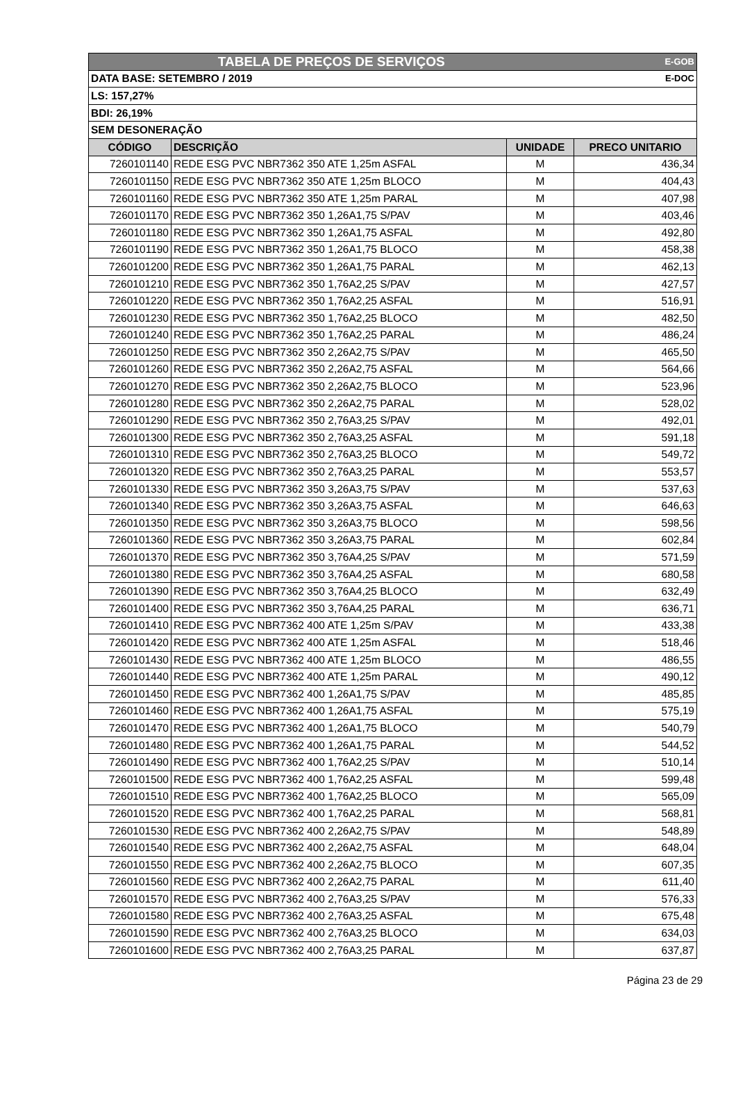| TABELA DE PREÇOS DE SERVIÇOS | | | E-GOB |
| DATA BASE: SETEMBRO / 2019 | | | E-DOC |
| LS: 157,27% | | | |
| BDI: 26,19% | | | |
| SEM DESONERAÇÃO | | | |
| CÓDIGO | DESCRIÇÃO | UNIDADE | PRECO UNITARIO |
| 7260101140 | REDE ESG PVC NBR7362 350 ATE 1,25m ASFAL | M | 436,34 |
| 7260101150 | REDE ESG PVC NBR7362 350 ATE 1,25m BLOCO | M | 404,43 |
| 7260101160 | REDE ESG PVC NBR7362 350 ATE 1,25m PARAL | M | 407,98 |
| 7260101170 | REDE ESG PVC NBR7362 350 1,26A1,75 S/PAV | M | 403,46 |
| 7260101180 | REDE ESG PVC NBR7362 350 1,26A1,75 ASFAL | M | 492,80 |
| 7260101190 | REDE ESG PVC NBR7362 350 1,26A1,75 BLOCO | M | 458,38 |
| 7260101200 | REDE ESG PVC NBR7362 350 1,26A1,75 PARAL | M | 462,13 |
| 7260101210 | REDE ESG PVC NBR7362 350 1,76A2,25 S/PAV | M | 427,57 |
| 7260101220 | REDE ESG PVC NBR7362 350 1,76A2,25 ASFAL | M | 516,91 |
| 7260101230 | REDE ESG PVC NBR7362 350 1,76A2,25 BLOCO | M | 482,50 |
| 7260101240 | REDE ESG PVC NBR7362 350 1,76A2,25 PARAL | M | 486,24 |
| 7260101250 | REDE ESG PVC NBR7362 350 2,26A2,75 S/PAV | M | 465,50 |
| 7260101260 | REDE ESG PVC NBR7362 350 2,26A2,75 ASFAL | M | 564,66 |
| 7260101270 | REDE ESG PVC NBR7362 350 2,26A2,75 BLOCO | M | 523,96 |
| 7260101280 | REDE ESG PVC NBR7362 350 2,26A2,75 PARAL | M | 528,02 |
| 7260101290 | REDE ESG PVC NBR7362 350 2,76A3,25 S/PAV | M | 492,01 |
| 7260101300 | REDE ESG PVC NBR7362 350 2,76A3,25 ASFAL | M | 591,18 |
| 7260101310 | REDE ESG PVC NBR7362 350 2,76A3,25 BLOCO | M | 549,72 |
| 7260101320 | REDE ESG PVC NBR7362 350 2,76A3,25 PARAL | M | 553,57 |
| 7260101330 | REDE ESG PVC NBR7362 350 3,26A3,75 S/PAV | M | 537,63 |
| 7260101340 | REDE ESG PVC NBR7362 350 3,26A3,75 ASFAL | M | 646,63 |
| 7260101350 | REDE ESG PVC NBR7362 350 3,26A3,75 BLOCO | M | 598,56 |
| 7260101360 | REDE ESG PVC NBR7362 350 3,26A3,75 PARAL | M | 602,84 |
| 7260101370 | REDE ESG PVC NBR7362 350 3,76A4,25 S/PAV | M | 571,59 |
| 7260101380 | REDE ESG PVC NBR7362 350 3,76A4,25 ASFAL | M | 680,58 |
| 7260101390 | REDE ESG PVC NBR7362 350 3,76A4,25 BLOCO | M | 632,49 |
| 7260101400 | REDE ESG PVC NBR7362 350 3,76A4,25 PARAL | M | 636,71 |
| 7260101410 | REDE ESG PVC NBR7362 400 ATE 1,25m S/PAV | M | 433,38 |
| 7260101420 | REDE ESG PVC NBR7362 400 ATE 1,25m ASFAL | M | 518,46 |
| 7260101430 | REDE ESG PVC NBR7362 400 ATE 1,25m BLOCO | M | 486,55 |
| 7260101440 | REDE ESG PVC NBR7362 400 ATE 1,25m PARAL | M | 490,12 |
| 7260101450 | REDE ESG PVC NBR7362 400 1,26A1,75 S/PAV | M | 485,85 |
| 7260101460 | REDE ESG PVC NBR7362 400 1,26A1,75 ASFAL | M | 575,19 |
| 7260101470 | REDE ESG PVC NBR7362 400 1,26A1,75 BLOCO | M | 540,79 |
| 7260101480 | REDE ESG PVC NBR7362 400 1,26A1,75 PARAL | M | 544,52 |
| 7260101490 | REDE ESG PVC NBR7362 400 1,76A2,25 S/PAV | M | 510,14 |
| 7260101500 | REDE ESG PVC NBR7362 400 1,76A2,25 ASFAL | M | 599,48 |
| 7260101510 | REDE ESG PVC NBR7362 400 1,76A2,25 BLOCO | M | 565,09 |
| 7260101520 | REDE ESG PVC NBR7362 400 1,76A2,25 PARAL | M | 568,81 |
| 7260101530 | REDE ESG PVC NBR7362 400 2,26A2,75 S/PAV | M | 548,89 |
| 7260101540 | REDE ESG PVC NBR7362 400 2,26A2,75 ASFAL | M | 648,04 |
| 7260101550 | REDE ESG PVC NBR7362 400 2,26A2,75 BLOCO | M | 607,35 |
| 7260101560 | REDE ESG PVC NBR7362 400 2,26A2,75 PARAL | M | 611,40 |
| 7260101570 | REDE ESG PVC NBR7362 400 2,76A3,25 S/PAV | M | 576,33 |
| 7260101580 | REDE ESG PVC NBR7362 400 2,76A3,25 ASFAL | M | 675,48 |
| 7260101590 | REDE ESG PVC NBR7362 400 2,76A3,25 BLOCO | M | 634,03 |
| 7260101600 | REDE ESG PVC NBR7362 400 2,76A3,25 PARAL | M | 637,87 |
Página 23 de 29